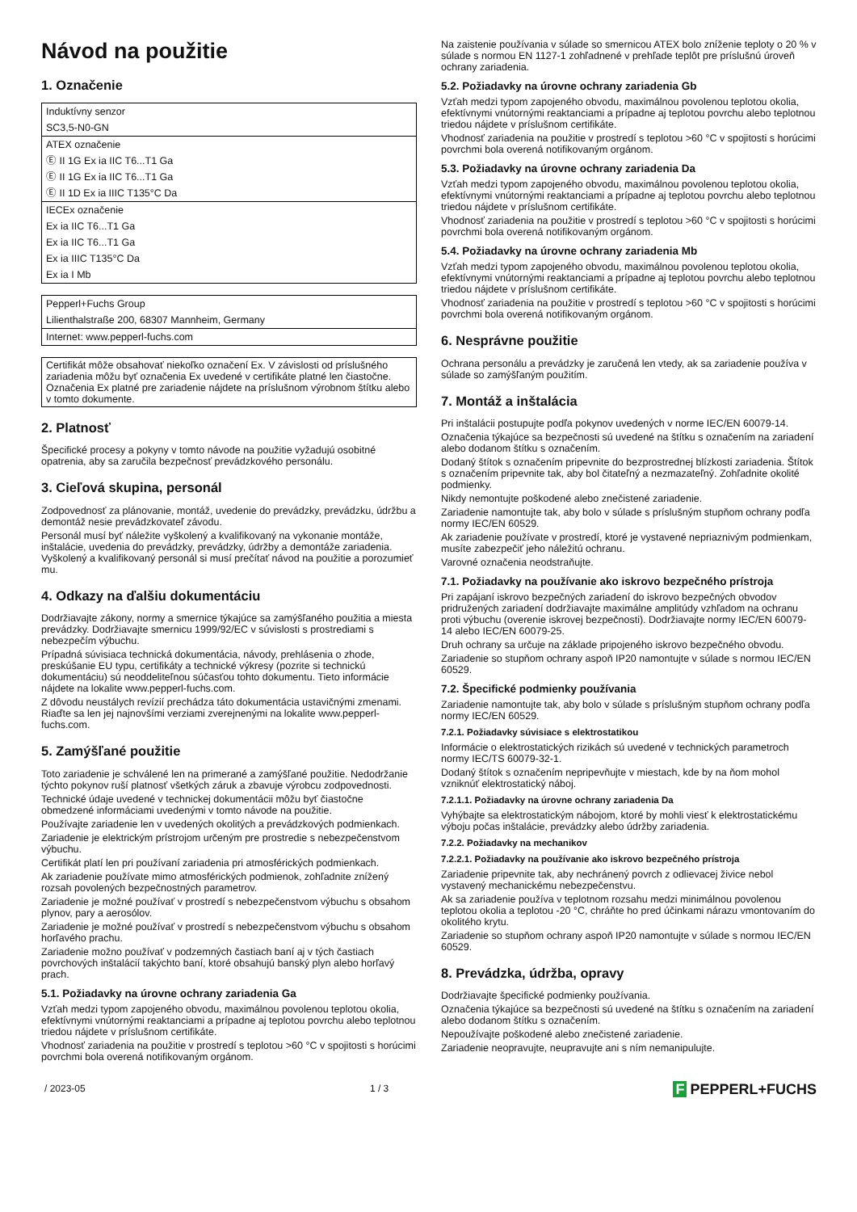Návod na použitie
1. Označenie
| Induktívny senzor |
| SC3,5-N0-GN |
| ATEX označenie |
| Ⓔ II 1G Ex ia IIC T6...T1 Ga |
| Ⓔ II 1G Ex ia IIC T6...T1 Ga |
| Ⓔ II 1D Ex ia IIIC T135°C Da |
| IECEx označenie |
| Ex ia IIC T6...T1 Ga |
| Ex ia IIC T6...T1 Ga |
| Ex ia IIIC T135°C Da |
| Ex ia I Mb |
| Pepperl+Fuchs Group |
| Lilienthalstraße 200, 68307 Mannheim, Germany |
| Internet: www.pepperl-fuchs.com |
Certifikát môže obsahovať niekoľko označení Ex. V závislosti od príslušného zariadenia môžu byť označenia Ex uvedené v certifikáte platné len čiastočne. Označenia Ex platné pre zariadenie nájdete na príslušnom výrobnom štítku alebo v tomto dokumente.
2. Platnosť
Špecifické procesy a pokyny v tomto návode na použitie vyžadujú osobitné opatrenia, aby sa zaručila bezpečnosť prevádzkového personálu.
3. Cieľová skupina, personál
Zodpovednosť za plánovanie, montáž, uvedenie do prevádzky, prevádzku, údržbu a demontáž nesie prevádzkovateľ závodu.
Personál musí byť náležite vyškolený a kvalifikovaný na vykonanie montáže, inštalácie, uvedenia do prevádzky, prevádzky, údržby a demontáže zariadenia. Vyškolený a kvalifikovaný personál si musí prečítať návod na použitie a porozumieť mu.
4. Odkazy na ďalšiu dokumentáciu
Dodržiavajte zákony, normy a smernice týkajúce sa zamýšľaného použitia a miesta prevádzky. Dodržiavajte smernicu 1999/92/EC v súvislosti s prostrediami s nebezpečím výbuchu.
Prípadná súvisiaca technická dokumentácia, návody, prehlásenia o zhode, preskúšanie EU typu, certifikáty a technické výkresy (pozrite si technickú dokumentáciu) sú neoddeliteľnou súčasťou tohto dokumentu. Tieto informácie nájdete na lokalite www.pepperl-fuchs.com.
Z dôvodu neustálych revízií prechádza táto dokumentácia ustavičnými zmenami. Riaďte sa len jej najnovšími verziami zverejnenými na lokalite www.pepperl-fuchs.com.
5. Zamýšľané použitie
Toto zariadenie je schválené len na primerané a zamýšľané použitie. Nedodržanie týchto pokynov ruší platnosť všetkých záruk a zbavuje výrobcu zodpovednosti.
Technické údaje uvedené v technickej dokumentácii môžu byť čiastočne obmedzené informáciami uvedenými v tomto návode na použitie.
Používajte zariadenie len v uvedených okolitých a prevádzkových podmienkach.
Zariadenie je elektrickým prístrojom určeným pre prostredie s nebezpečenstvom výbuchu.
Certifikát platí len pri používaní zariadenia pri atmosférických podmienkach.
Ak zariadenie používate mimo atmosférických podmienok, zohľadnite znížený rozsah povolených bezpečnostných parametrov.
Zariadenie je možné používať v prostredí s nebezpečenstvom výbuchu s obsahom plynov, pary a aerosólov.
Zariadenie je možné používať v prostredí s nebezpečenstvom výbuchu s obsahom horľavého prachu.
Zariadenie možno používať v podzemných častiach baní aj v tých častiach povrchových inštalácií takýchto baní, ktoré obsahujú banský plyn alebo horľavý prach.
5.1. Požiadavky na úrovne ochrany zariadenia Ga
Vzťah medzi typom zapojeného obvodu, maximálnou povolenou teplotou okolia, efektívnymi vnútornými reaktanciami a prípadne aj teplotou povrchu alebo teplotnou triedou nájdete v príslušnom certifikáte.
Vhodnosť zariadenia na použitie v prostredí s teplotou >60 °C v spojitosti s horúcimi povrchmi bola overená notifikovaným orgánom.
Na zaistenie používania v súlade so smernicou ATEX bolo zníženie teploty o 20 % v súlade s normou EN 1127-1 zohľadnené v prehľade teplôt pre príslušnú úroveň ochrany zariadenia.
5.2. Požiadavky na úrovne ochrany zariadenia Gb
Vzťah medzi typom zapojeného obvodu, maximálnou povolenou teplotou okolia, efektívnymi vnútornými reaktanciami a prípadne aj teplotou povrchu alebo teplotnou triedou nájdete v príslušnom certifikáte.
Vhodnosť zariadenia na použitie v prostredí s teplotou >60 °C v spojitosti s horúcimi povrchmi bola overená notifikovaným orgánom.
5.3. Požiadavky na úrovne ochrany zariadenia Da
Vzťah medzi typom zapojeného obvodu, maximálnou povolenou teplotou okolia, efektívnymi vnútornými reaktanciami a prípadne aj teplotou povrchu alebo teplotnou triedou nájdete v príslušnom certifikáte.
Vhodnosť zariadenia na použitie v prostredí s teplotou >60 °C v spojitosti s horúcimi povrchmi bola overená notifikovaným orgánom.
5.4. Požiadavky na úrovne ochrany zariadenia Mb
Vzťah medzi typom zapojeného obvodu, maximálnou povolenou teplotou okolia, efektívnymi vnútornými reaktanciami a prípadne aj teplotou povrchu alebo teplotnou triedou nájdete v príslušnom certifikáte.
Vhodnosť zariadenia na použitie v prostredí s teplotou >60 °C v spojitosti s horúcimi povrchmi bola overená notifikovaným orgánom.
6. Nesprávne použitie
Ochrana personálu a prevádzky je zaručená len vtedy, ak sa zariadenie používa v súlade so zamýšľaným použitím.
7. Montáž a inštalácia
Pri inštalácii postupujte podľa pokynov uvedených v norme IEC/EN 60079-14.
Označenia týkajúce sa bezpečnosti sú uvedené na štítku s označením na zariadení alebo dodanom štítku s označením.
Dodaný štítok s označením pripevnite do bezprostrednej blízkosti zariadenia. Štítok s označením pripevnite tak, aby bol čitateľný a nezmazateľný. Zohľadnite okolité podmienky.
Nikdy nemontujte poškodené alebo znečistené zariadenie.
Zariadenie namontujte tak, aby bolo v súlade s príslušným stupňom ochrany podľa normy IEC/EN 60529.
Ak zariadenie používate v prostredí, ktoré je vystavené nepriaznivým podmienkam, musíte zabezpečiť jeho náležitú ochranu.
Varovné označenia neodstraňujte.
7.1. Požiadavky na používanie ako iskrovo bezpečného prístroja
Pri zapájaní iskrovo bezpečných zariadení do iskrovo bezpečných obvodov pridružených zariadení dodržiavajte maximálne amplitúdy vzhľadom na ochranu proti výbuchu (overenie iskrovej bezpečnosti). Dodržiavajte normy IEC/EN 60079-14 alebo IEC/EN 60079-25.
Druh ochrany sa určuje na základe pripojeného iskrovo bezpečného obvodu.
Zariadenie so stupňom ochrany aspoň IP20 namontujte v súlade s normou IEC/EN 60529.
7.2. Špecifické podmienky používania
Zariadenie namontujte tak, aby bolo v súlade s príslušným stupňom ochrany podľa normy IEC/EN 60529.
7.2.1. Požiadavky súvisiace s elektrostatikou
Informácie o elektrostatických rizikách sú uvedené v technických parametroch normy IEC/TS 60079-32-1.
Dodaný štítok s označením nepripevňujte v miestach, kde by na ňom mohol vzniknúť elektrostatický náboj.
7.2.1.1. Požiadavky na úrovne ochrany zariadenia Da
Vyhýbajte sa elektrostatickým nábojom, ktoré by mohli viesť k elektrostatickému výboju počas inštalácie, prevádzky alebo údržby zariadenia.
7.2.2. Požiadavky na mechanikov
7.2.2.1. Požiadavky na používanie ako iskrovo bezpečného prístroja
Zariadenie pripevnite tak, aby nechránený povrch z odlievacej živice nebol vystavený mechanickému nebezpečenstvu.
Ak sa zariadenie používa v teplotnom rozsahu medzi minimálnou povolenou teplotou okolia a teplotou -20 °C, chráňte ho pred účinkami nárazu vmontovaním do okolitého krytu.
Zariadenie so stupňom ochrany aspoň IP20 namontujte v súlade s normou IEC/EN 60529.
8. Prevádzka, údržba, opravy
Dodržiavajte špecifické podmienky používania.
Označenia týkajúce sa bezpečnosti sú uvedené na štítku s označením na zariadení alebo dodanom štítku s označením.
Nepoužívajte poškodené alebo znečistené zariadenie.
Zariadenie neopravujte, neupravujte ani s ním nemanipulujte.
/ 2023-05 1 / 3 F PEPPERL+FUCHS